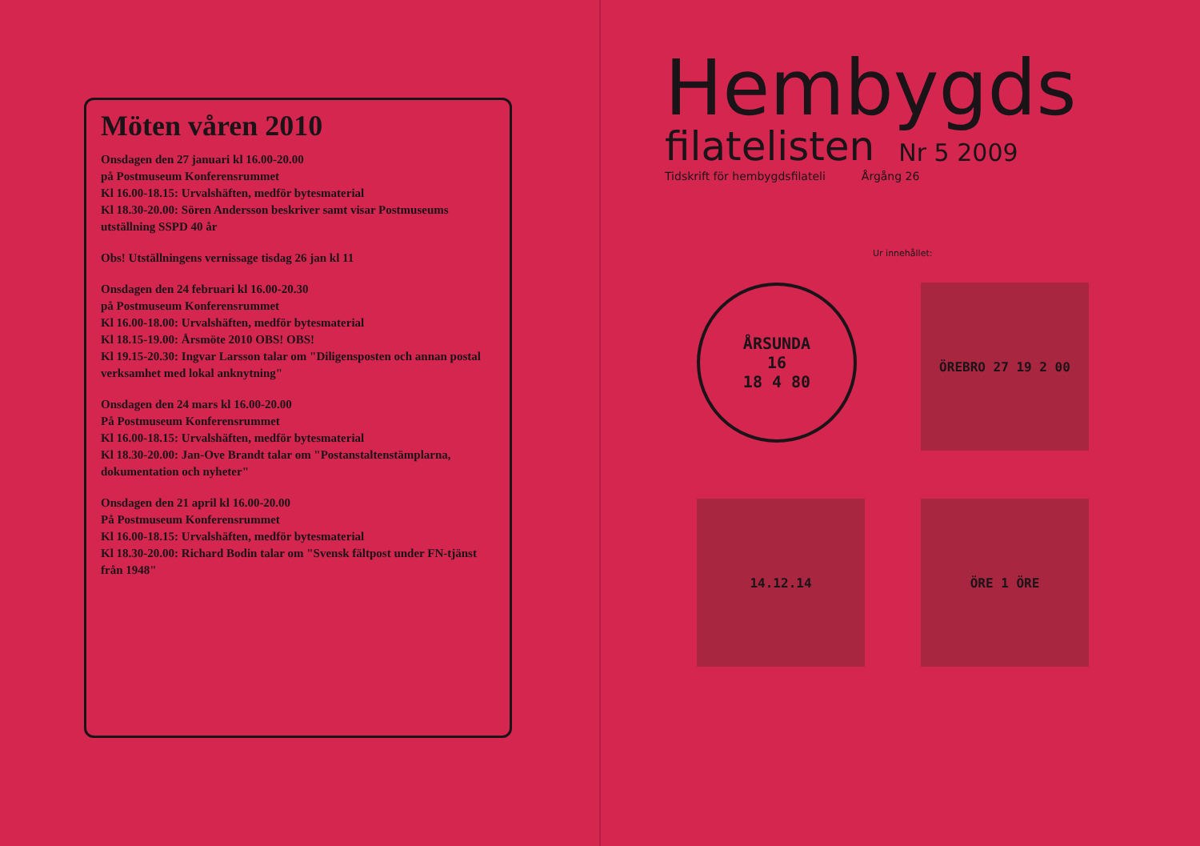Möten våren 2010
Onsdagen den 27 januari kl 16.00-20.00
på Postmuseum Konferensrummet
Kl 16.00-18.15: Urvalshäften, medför bytesmaterial
Kl 18.30-20.00: Sören Andersson beskriver samt visar Postmuseums utställning SSPD 40 år
Obs! Utställningens vernissage tisdag 26 jan kl 11
Onsdagen den 24 februari kl 16.00-20.30
på Postmuseum Konferensrummet
Kl 16.00-18.00: Urvalshäften, medför bytesmaterial
Kl 18.15-19.00: Årsmöte 2010 OBS! OBS!
Kl 19.15-20.30: Ingvar Larsson talar om "Diligensposten och annan postal verksamhet med lokal anknytning"
Onsdagen den 24 mars kl 16.00-20.00
På Postmuseum Konferensrummet
Kl 16.00-18.15: Urvalshäften, medför bytesmaterial
Kl 18.30-20.00: Jan-Ove Brandt talar om "Postanstaltenstämplarna, dokumentation och nyheter"
Onsdagen den 21 april kl 16.00-20.00
På Postmuseum Konferensrummet
Kl 16.00-18.15: Urvalshäften, medför bytesmaterial
Kl 18.30-20.00: Richard Bodin talar om "Svensk fältpost under FN-tjänst från 1948"
Hembygds
filatelisten Nr 5 2009
Tidskrift för hembygdsfilateli Årgång 26
Ur innehållet:
ÅRSUNDA
16
18 4 80
ÖREBRO 27 19 2 00
14.12.14
ÖRE 1 ÖRE